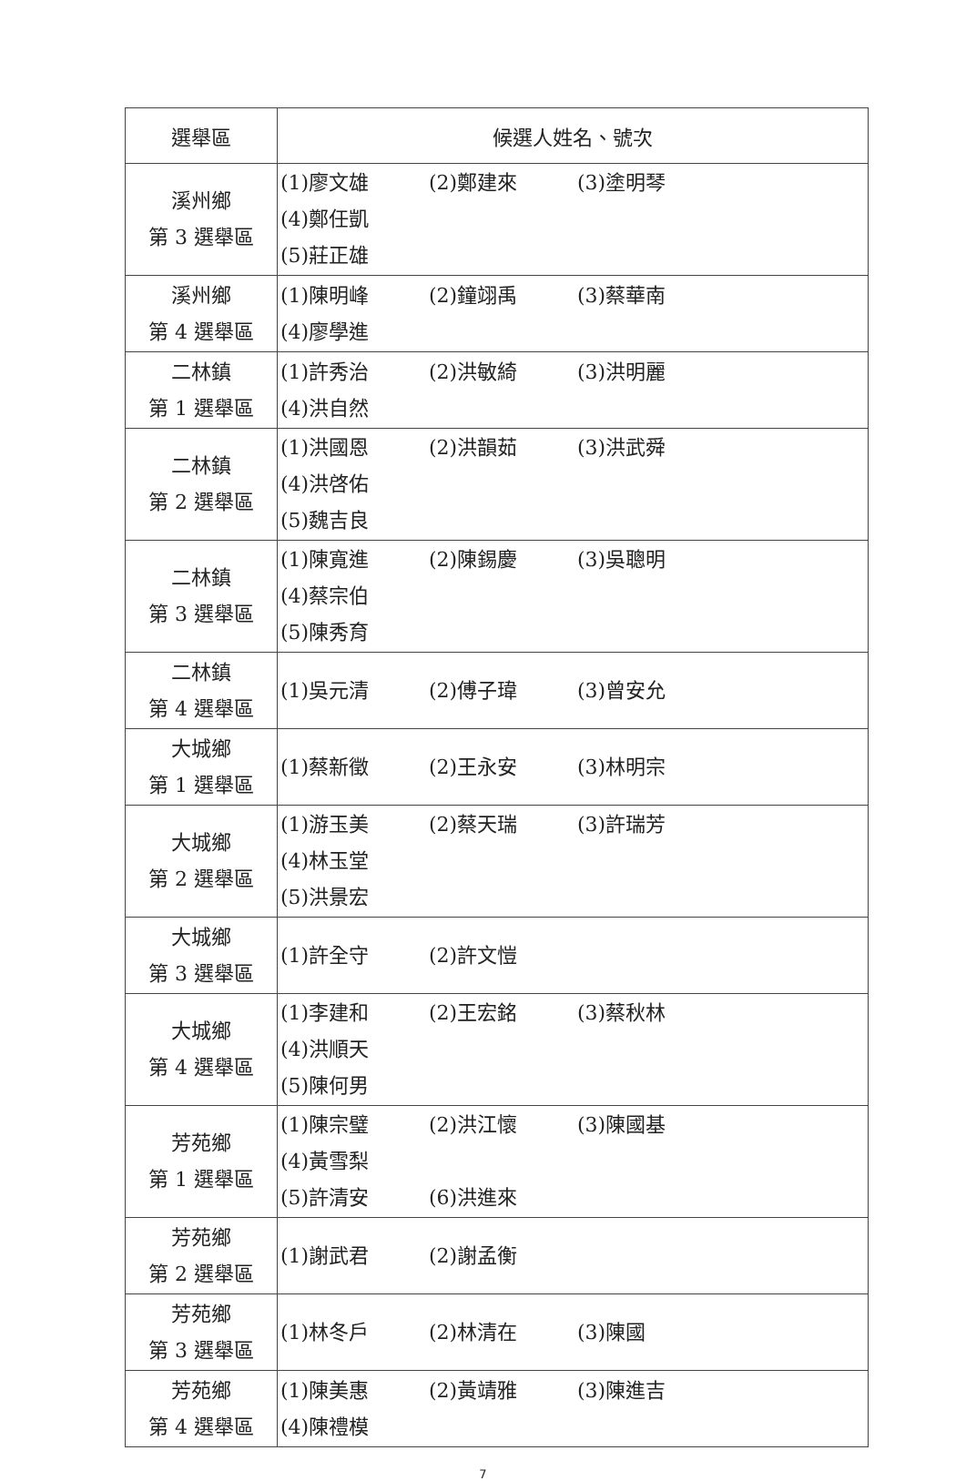| 選舉區 | 候選人姓名、號次 |
| --- | --- |
| 溪州鄉 第 3 選舉區 | (1)廖文雄 (2)鄭建來 (3)塗明琴 (4)鄭任凱 (5)莊正雄 |
| 溪州鄉 第 4 選舉區 | (1)陳明峰 (2)鐘翊禹 (3)蔡華南 (4)廖學進 |
| 二林鎮 第 1 選舉區 | (1)許秀治 (2)洪敏綺 (3)洪明麗 (4)洪自然 |
| 二林鎮 第 2 選舉區 | (1)洪國恩 (2)洪韻茹 (3)洪武舜 (4)洪啓佑 (5)魏吉良 |
| 二林鎮 第 3 選舉區 | (1)陳寬進 (2)陳錫慶 (3)吳聰明 (4)蔡宗伯 (5)陳秀育 |
| 二林鎮 第 4 選舉區 | (1)吳元清 (2)傅子瑋 (3)曾安允 |
| 大城鄉 第 1 選舉區 | (1)蔡新徵 (2)王永安 (3)林明宗 |
| 大城鄉 第 2 選舉區 | (1)游玉美 (2)蔡天瑞 (3)許瑞芳 (4)林玉堂 (5)洪景宏 |
| 大城鄉 第 3 選舉區 | (1)許全守 (2)許文愷 |
| 大城鄉 第 4 選舉區 | (1)李建和 (2)王宏銘 (3)蔡秋林 (4)洪順天 (5)陳何男 |
| 芳苑鄉 第 1 選舉區 | (1)陳宗璧 (2)洪江懷 (3)陳國基 (4)黃雪梨 (5)許清安 (6)洪進來 |
| 芳苑鄉 第 2 選舉區 | (1)謝武君 (2)謝孟衡 |
| 芳苑鄉 第 3 選舉區 | (1)林冬戶 (2)林清在 (3)陳國 |
| 芳苑鄉 第 4 選舉區 | (1)陳美惠 (2)黃靖雅 (3)陳進吉 (4)陳禮模 |
7